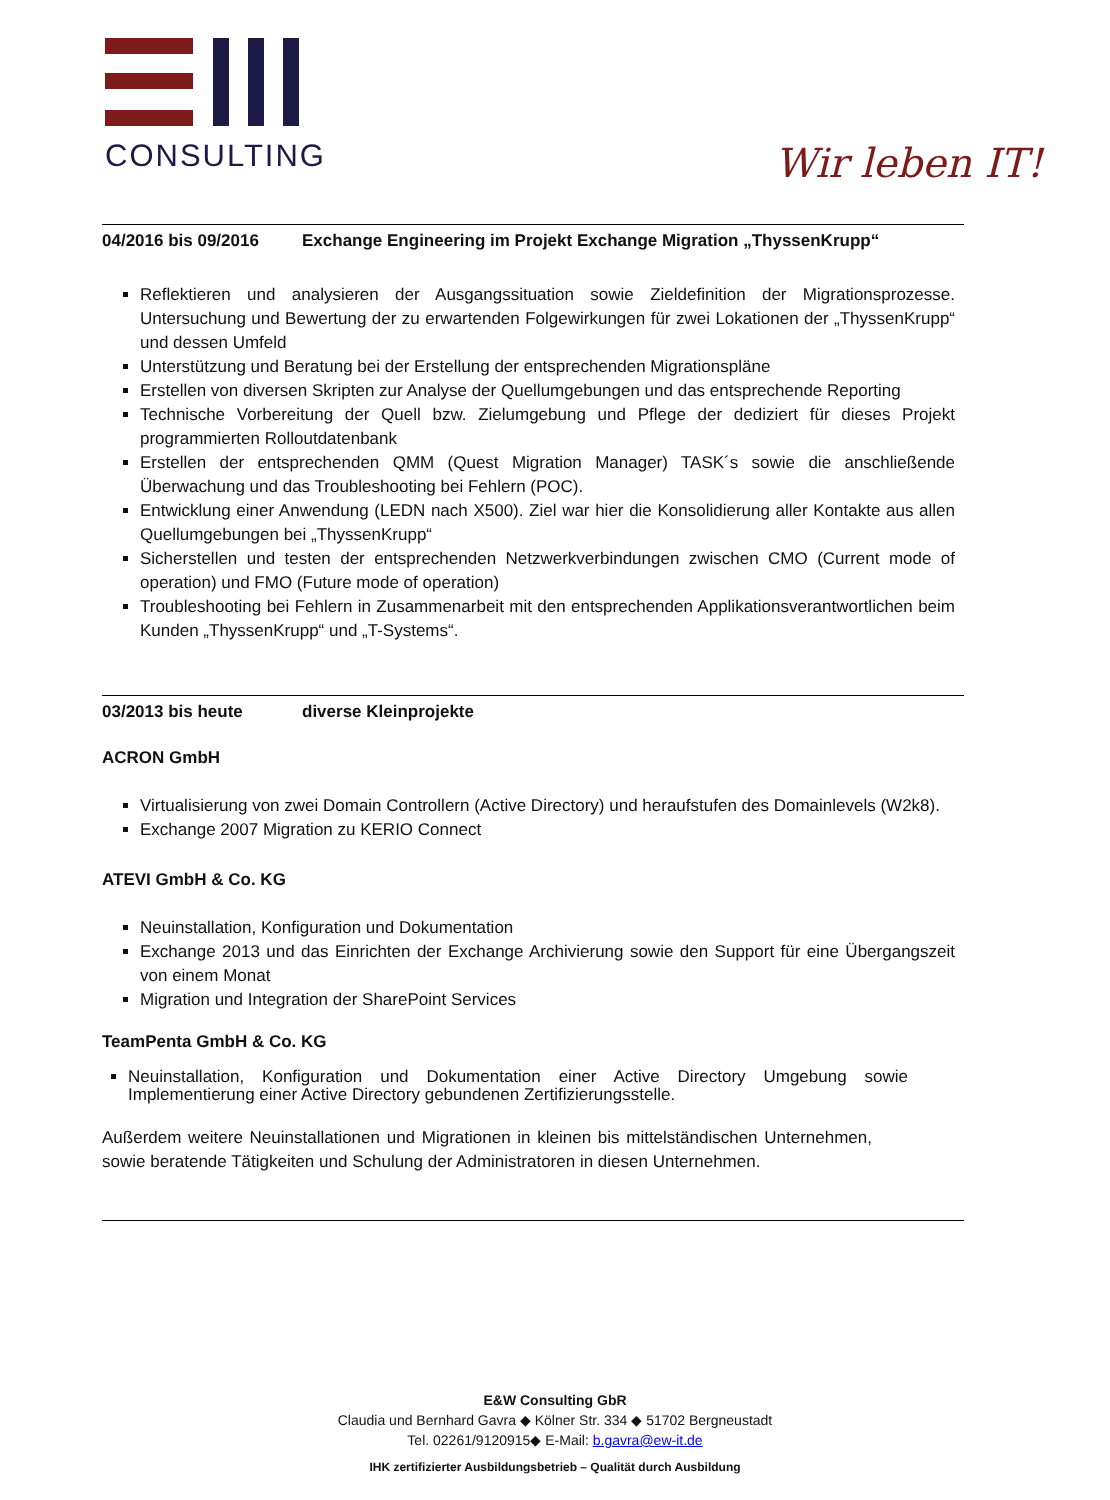CONSULTING
Wir leben IT!
04/2016 bis 09/2016 Exchange Engineering im Projekt Exchange Migration „ThyssenKrupp“
Reflektieren und analysieren der Ausgangssituation sowie Zieldefinition der Migrationsprozesse. Untersuchung und Bewertung der zu erwartenden Folgewirkungen für zwei Lokationen der „ThyssenKrupp“ und dessen Umfeld
Unterstützung und Beratung bei der Erstellung der entsprechenden Migrationspläne
Erstellen von diversen Skripten zur Analyse der Quellumgebungen und das entsprechende Reporting
Technische Vorbereitung der Quell bzw. Zielumgebung und Pflege der dediziert für dieses Projekt programmierten Rolloutdatenbank
Erstellen der entsprechenden QMM (Quest Migration Manager) TASK´s sowie die anschließende Überwachung und das Troubleshooting bei Fehlern (POC).
Entwicklung einer Anwendung (LEDN nach X500). Ziel war hier die Konsolidierung aller Kontakte aus allen Quellumgebungen bei „ThyssenKrupp“
Sicherstellen und testen der entsprechenden Netzwerkverbindungen zwischen CMO (Current mode of operation) und FMO (Future mode of operation)
Troubleshooting bei Fehlern in Zusammenarbeit mit den entsprechenden Applikationsverantwortlichen beim Kunden „ThyssenKrupp“ und „T-Systems“.
03/2013 bis heute diverse Kleinprojekte
ACRON GmbH
Virtualisierung von zwei Domain Controllern (Active Directory) und heraufstufen des Domainlevels (W2k8).
Exchange 2007 Migration zu KERIO Connect
ATEVI GmbH & Co. KG
Neuinstallation, Konfiguration und Dokumentation
Exchange 2013 und das Einrichten der Exchange Archivierung sowie den Support für eine Übergangszeit von einem Monat
Migration und Integration der SharePoint Services
TeamPenta GmbH & Co. KG
Neuinstallation, Konfiguration und Dokumentation einer Active Directory Umgebung sowie Implementierung einer Active Directory gebundenen Zertifizierungsstelle.
Außerdem weitere Neuinstallationen und Migrationen in kleinen bis mittelständischen Unternehmen, sowie beratende Tätigkeiten und Schulung der Administratoren in diesen Unternehmen.
E&W Consulting GbR
Claudia und Bernhard Gavra ◆ Kölner Str. 334 ◆ 51702 Bergneustadt
Tel. 02261/9120915◆ E-Mail: b.gavra@ew-it.de
IHK zertifizierter Ausbildungsbetrieb – Qualität durch Ausbildung